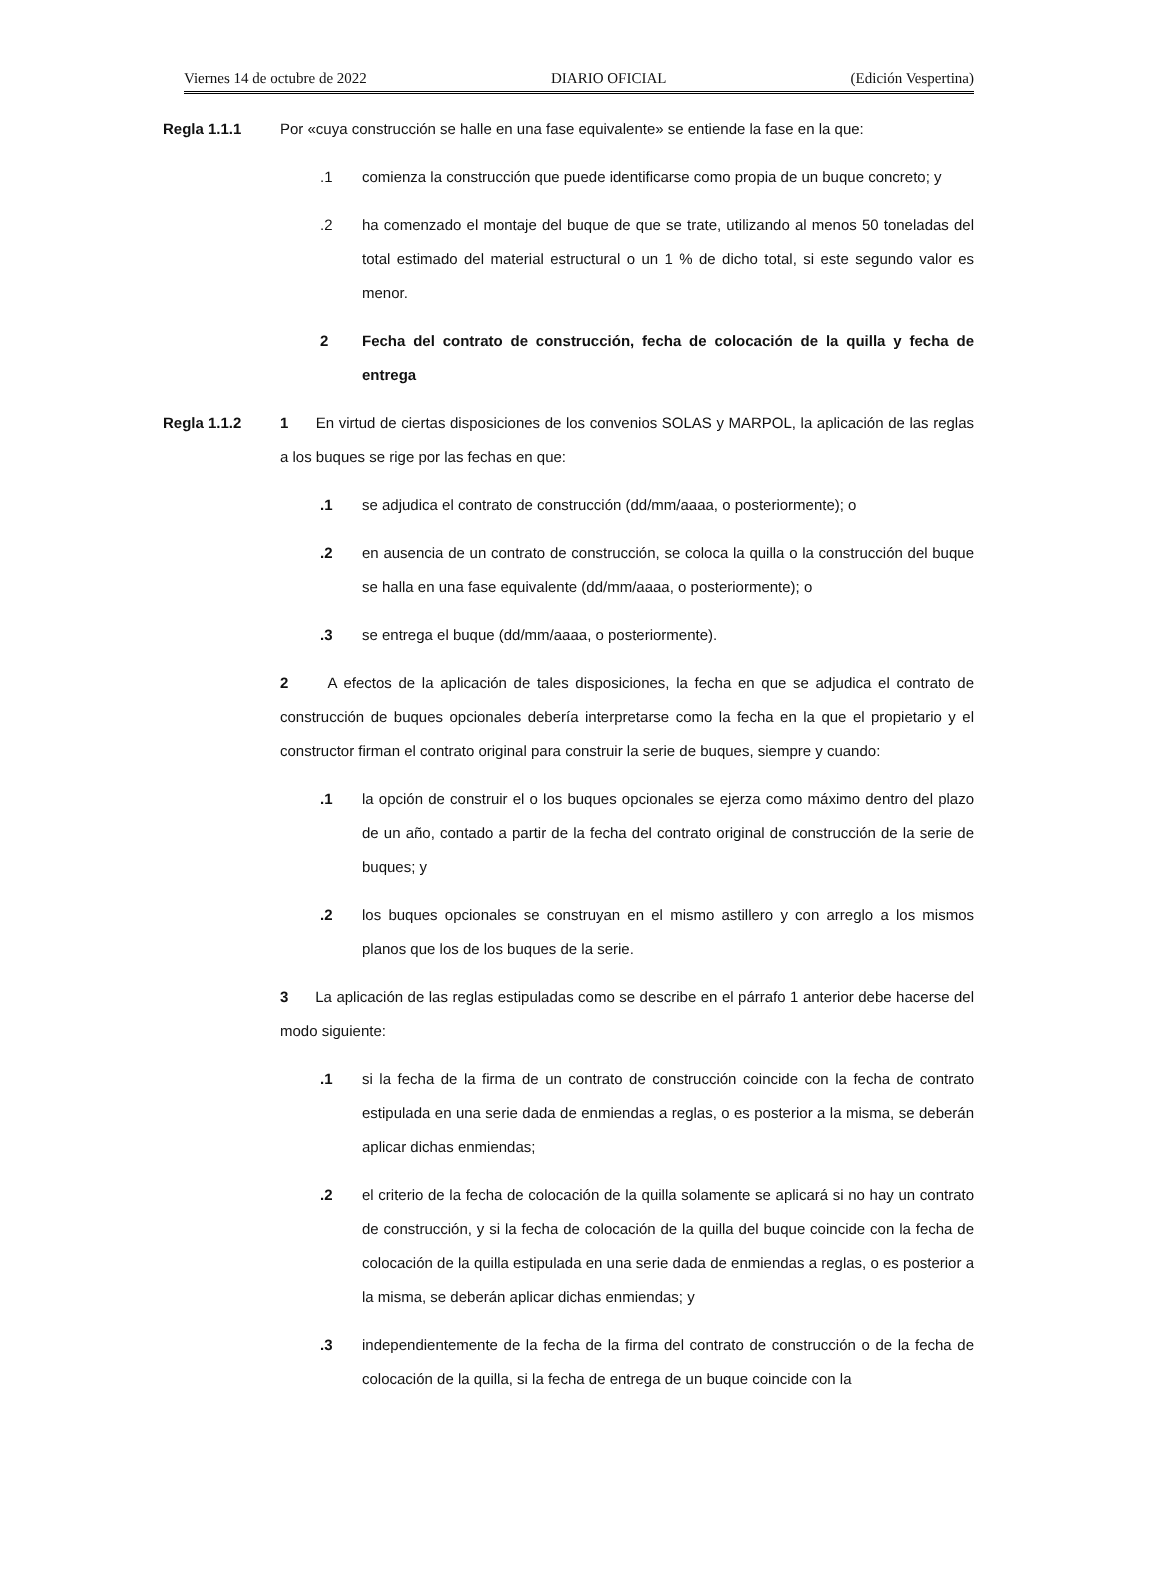Viernes 14 de octubre de 2022 DIARIO OFICIAL (Edición Vespertina)
Regla 1.1.1 Por «cuya construcción se halle en una fase equivalente» se entiende la fase en la que:
.1 comienza la construcción que puede identificarse como propia de un buque concreto; y
.2 ha comenzado el montaje del buque de que se trate, utilizando al menos 50 toneladas del total estimado del material estructural o un 1 % de dicho total, si este segundo valor es menor.
2 Fecha del contrato de construcción, fecha de colocación de la quilla y fecha de entrega
Regla 1.1.2 1 En virtud de ciertas disposiciones de los convenios SOLAS y MARPOL, la aplicación de las reglas a los buques se rige por las fechas en que:
.1 se adjudica el contrato de construcción (dd/mm/aaaa, o posteriormente); o
.2 en ausencia de un contrato de construcción, se coloca la quilla o la construcción del buque se halla en una fase equivalente (dd/mm/aaaa, o posteriormente); o
.3 se entrega el buque (dd/mm/aaaa, o posteriormente).
2 A efectos de la aplicación de tales disposiciones, la fecha en que se adjudica el contrato de construcción de buques opcionales debería interpretarse como la fecha en la que el propietario y el constructor firman el contrato original para construir la serie de buques, siempre y cuando:
.1 la opción de construir el o los buques opcionales se ejerza como máximo dentro del plazo de un año, contado a partir de la fecha del contrato original de construcción de la serie de buques; y
.2 los buques opcionales se construyan en el mismo astillero y con arreglo a los mismos planos que los de los buques de la serie.
3 La aplicación de las reglas estipuladas como se describe en el párrafo 1 anterior debe hacerse del modo siguiente:
.1 si la fecha de la firma de un contrato de construcción coincide con la fecha de contrato estipulada en una serie dada de enmiendas a reglas, o es posterior a la misma, se deberán aplicar dichas enmiendas;
.2 el criterio de la fecha de colocación de la quilla solamente se aplicará si no hay un contrato de construcción, y si la fecha de colocación de la quilla del buque coincide con la fecha de colocación de la quilla estipulada en una serie dada de enmiendas a reglas, o es posterior a la misma, se deberán aplicar dichas enmiendas; y
.3 independientemente de la fecha de la firma del contrato de construcción o de la fecha de colocación de la quilla, si la fecha de entrega de un buque coincide con la